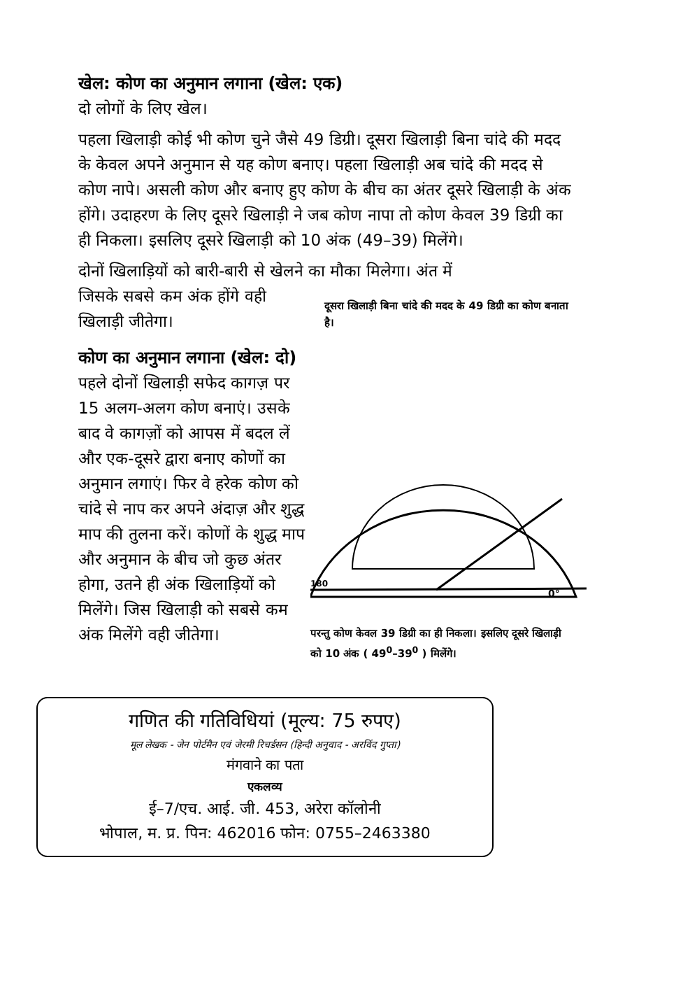खेल: कोण का अनुमान लगाना (खेल: एक)
दो लोगों के लिए खेल।
पहला खिलाड़ी कोई भी कोण चुने जैसे 49 डिग्री। दूसरा खिलाड़ी बिना चांदे की मदद के केवल अपने अनुमान से यह कोण बनाए। पहला खिलाड़ी अब चांदे की मदद से कोण नापे। असली कोण और बनाए हुए कोण के बीच का अंतर दूसरे खिलाड़ी के अंक होंगे। उदाहरण के लिए दूसरे खिलाड़ी ने जब कोण नापा तो कोण केवल 39 डिग्री का ही निकला। इसलिए दूसरे खिलाड़ी को 10 अंक (49–39) मिलेंगे।
दोनों खिलाड़ियों को बारी-बारी से खेलने का मौका मिलेगा। अंत में
जिसके सबसे कम अंक होंगे वही खिलाड़ी जीतेगा।
कोण का अनुमान लगाना (खेल: दो)
पहले दोनों खिलाड़ी सफेद कागज़ पर 15 अलग-अलग कोण बनाएं। उसके बाद वे कागज़ों को आपस में बदल लें और एक-दूसरे द्वारा बनाए कोणों का अनुमान लगाएं। फिर वे हरेक कोण को चांदे से नाप कर अपने अंदाज़ और शुद्ध माप की तुलना करें। कोणों के शुद्ध माप और अनुमान के बीच जो कुछ अंतर होगा, उतने ही अंक खिलाड़ियों को मिलेंगे। जिस खिलाड़ी को सबसे कम अंक मिलेंगे वही जीतेगा।
दूसरा खिलाड़ी बिना चांदे की मदद के 49 डिग्री का कोण बनाता है।
0°
180
परन्तु कोण केवल 39 डिग्री का ही निकला। इसलिए दूसरे खिलाड़ी को 10 अंक ( 49<sup>0</sup>–39<sup>0</sup> ) मिलेंगे।
गणित की गतिविधियां (मूल्य: 75 रुपए)
मूल लेखक - जेन पोर्टमैन एवं जेरमी रिचर्डसन (हिन्दी अनुवाद - अरविंद गुप्ता)
मंगवाने का पता
एकलव्य
ई–7/एच. आई. जी. 453, अरेरा कॉलोनी
भोपाल, म. प्र. पिन: 462016 फोन: 0755–2463380